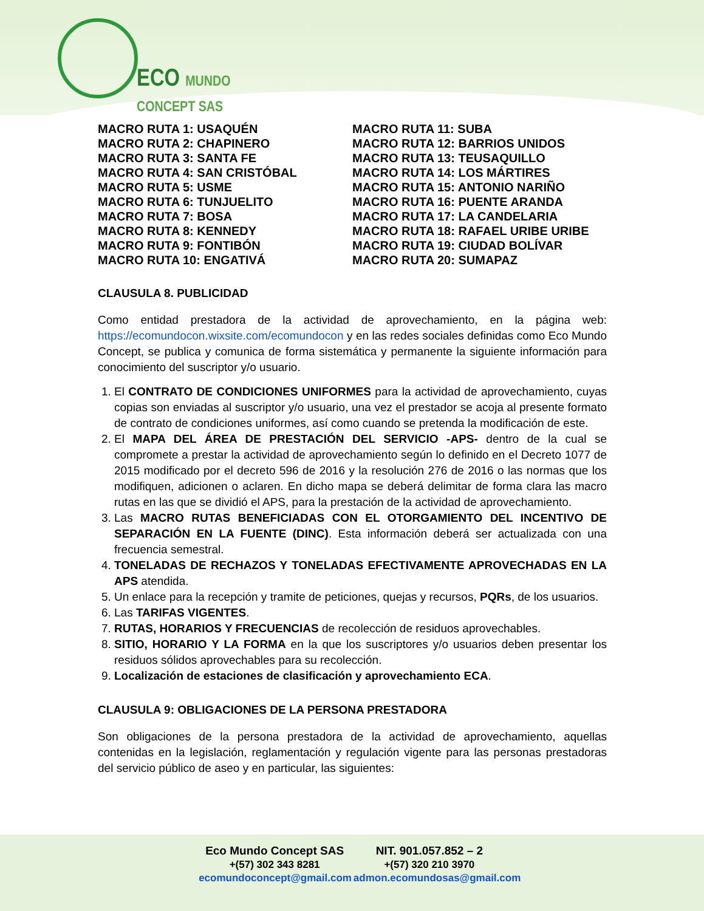ECO MUNDO CONCEPT SAS
MACRO RUTA 1: USAQUÉN
MACRO RUTA 2: CHAPINERO
MACRO RUTA 3: SANTA FE
MACRO RUTA 4: SAN CRISTÓBAL
MACRO RUTA 5: USME
MACRO RUTA 6: TUNJUELITO
MACRO RUTA 7: BOSA
MACRO RUTA 8: KENNEDY
MACRO RUTA 9: FONTIBÓN
MACRO RUTA 10: ENGATIVÁ
MACRO RUTA 11: SUBA
MACRO RUTA 12: BARRIOS UNIDOS
MACRO RUTA 13: TEUSAQUILLO
MACRO RUTA 14: LOS MÁRTIRES
MACRO RUTA 15: ANTONIO NARIÑO
MACRO RUTA 16: PUENTE ARANDA
MACRO RUTA 17: LA CANDELARIA
MACRO RUTA 18: RAFAEL URIBE URIBE
MACRO RUTA 19: CIUDAD BOLÍVAR
MACRO RUTA 20: SUMAPAZ
CLAUSULA 8. PUBLICIDAD
Como entidad prestadora de la actividad de aprovechamiento, en la página web: https://ecomundocon.wixsite.com/ecomundocon y en las redes sociales definidas como Eco Mundo Concept, se publica y comunica de forma sistemática y permanente la siguiente información para conocimiento del suscriptor y/o usuario.
1. El CONTRATO DE CONDICIONES UNIFORMES para la actividad de aprovechamiento, cuyas copias son enviadas al suscriptor y/o usuario, una vez el prestador se acoja al presente formato de contrato de condiciones uniformes, así como cuando se pretenda la modificación de este.
2. El MAPA DEL ÁREA DE PRESTACIÓN DEL SERVICIO -APS- dentro de la cual se compromete a prestar la actividad de aprovechamiento según lo definido en el Decreto 1077 de 2015 modificado por el decreto 596 de 2016 y la resolución 276 de 2016 o las normas que los modifiquen, adicionen o aclaren. En dicho mapa se deberá delimitar de forma clara las macro rutas en las que se dividió el APS, para la prestación de la actividad de aprovechamiento.
3. Las MACRO RUTAS BENEFICIADAS CON EL OTORGAMIENTO DEL INCENTIVO DE SEPARACIÓN EN LA FUENTE (DINC). Esta información deberá ser actualizada con una frecuencia semestral.
4. TONELADAS DE RECHAZOS Y TONELADAS EFECTIVAMENTE APROVECHADAS EN LA APS atendida.
5. Un enlace para la recepción y tramite de peticiones, quejas y recursos, PQRs, de los usuarios.
6. Las TARIFAS VIGENTES.
7. RUTAS, HORARIOS Y FRECUENCIAS de recolección de residuos aprovechables.
8. SITIO, HORARIO Y LA FORMA en la que los suscriptores y/o usuarios deben presentar los residuos sólidos aprovechables para su recolección.
9. Localización de estaciones de clasificación y aprovechamiento ECA.
CLAUSULA 9: OBLIGACIONES DE LA PERSONA PRESTADORA
Son obligaciones de la persona prestadora de la actividad de aprovechamiento, aquellas contenidas en la legislación, reglamentación y regulación vigente para las personas prestadoras del servicio público de aseo y en particular, las siguientes:
Eco Mundo Concept SAS NIT. 901.057.852 – 2
+(57) 302 343 8281 +(57) 320 210 3970
ecomundoconcept@gmail.com admon.ecomundosas@gmail.com